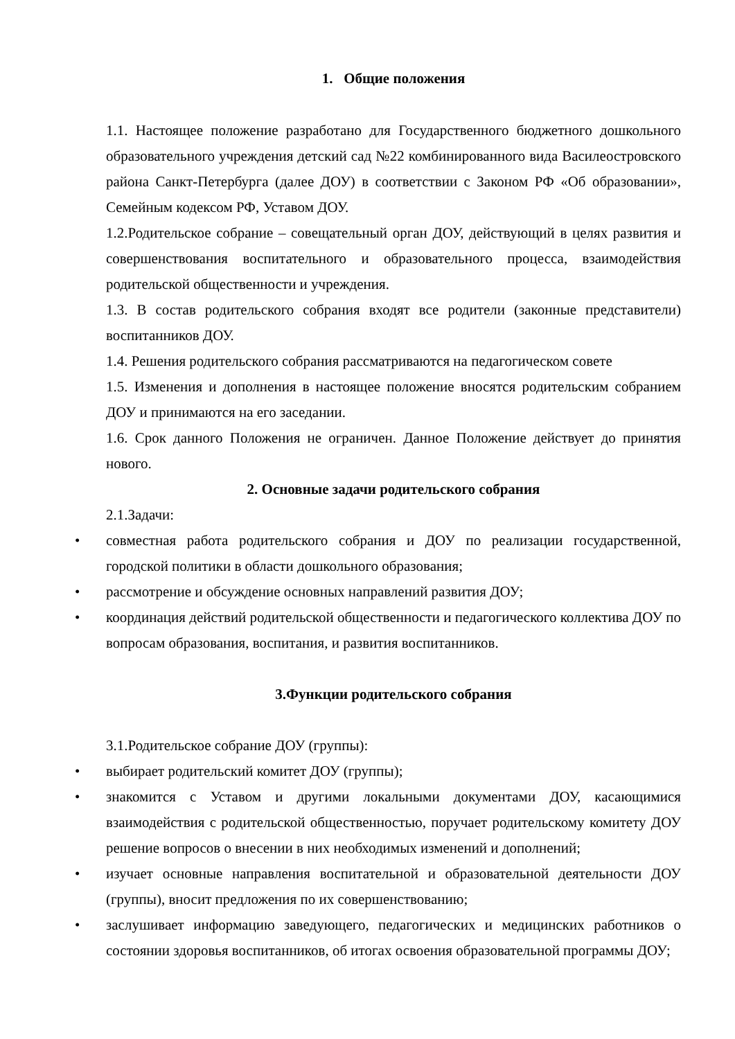1. Общие положения
1.1. Настоящее положение разработано для Государственного бюджетного дошкольного образовательного учреждения детский сад №22 комбинированного вида Василеостровского района Санкт-Петербурга (далее ДОУ) в соответствии с Законом РФ «Об образовании», Семейным кодексом РФ, Уставом ДОУ.
1.2.Родительское собрание – совещательный орган ДОУ, действующий в целях развития и совершенствования воспитательного и образовательного процесса, взаимодействия родительской общественности и учреждения.
1.3. В состав родительского собрания входят все родители (законные представители) воспитанников ДОУ.
1.4. Решения родительского собрания рассматриваются на педагогическом совете
1.5. Изменения и дополнения в настоящее положение вносятся родительским собранием ДОУ и принимаются на его заседании.
1.6. Срок данного Положения не ограничен. Данное Положение действует до принятия нового.
2. Основные задачи родительского собрания
2.1.Задачи:
• совместная работа родительского собрания и ДОУ по реализации государственной, городской политики в области дошкольного образования;
• рассмотрение и обсуждение основных направлений развития ДОУ;
• координация действий родительской общественности и педагогического коллектива ДОУ по вопросам образования, воспитания, и развития воспитанников.
3.Функции родительского собрания
3.1.Родительское собрание ДОУ (группы):
• выбирает родительский комитет ДОУ (группы);
• знакомится с Уставом и другими локальными документами ДОУ, касающимися взаимодействия с родительской общественностью, поручает родительскому комитету ДОУ решение вопросов о внесении в них необходимых изменений и дополнений;
• изучает основные направления воспитательной и образовательной деятельности ДОУ (группы), вносит предложения по их совершенствованию;
• заслушивает информацию заведующего, педагогических и медицинских работников о состоянии здоровья воспитанников, об итогах освоения образовательной программы ДОУ;